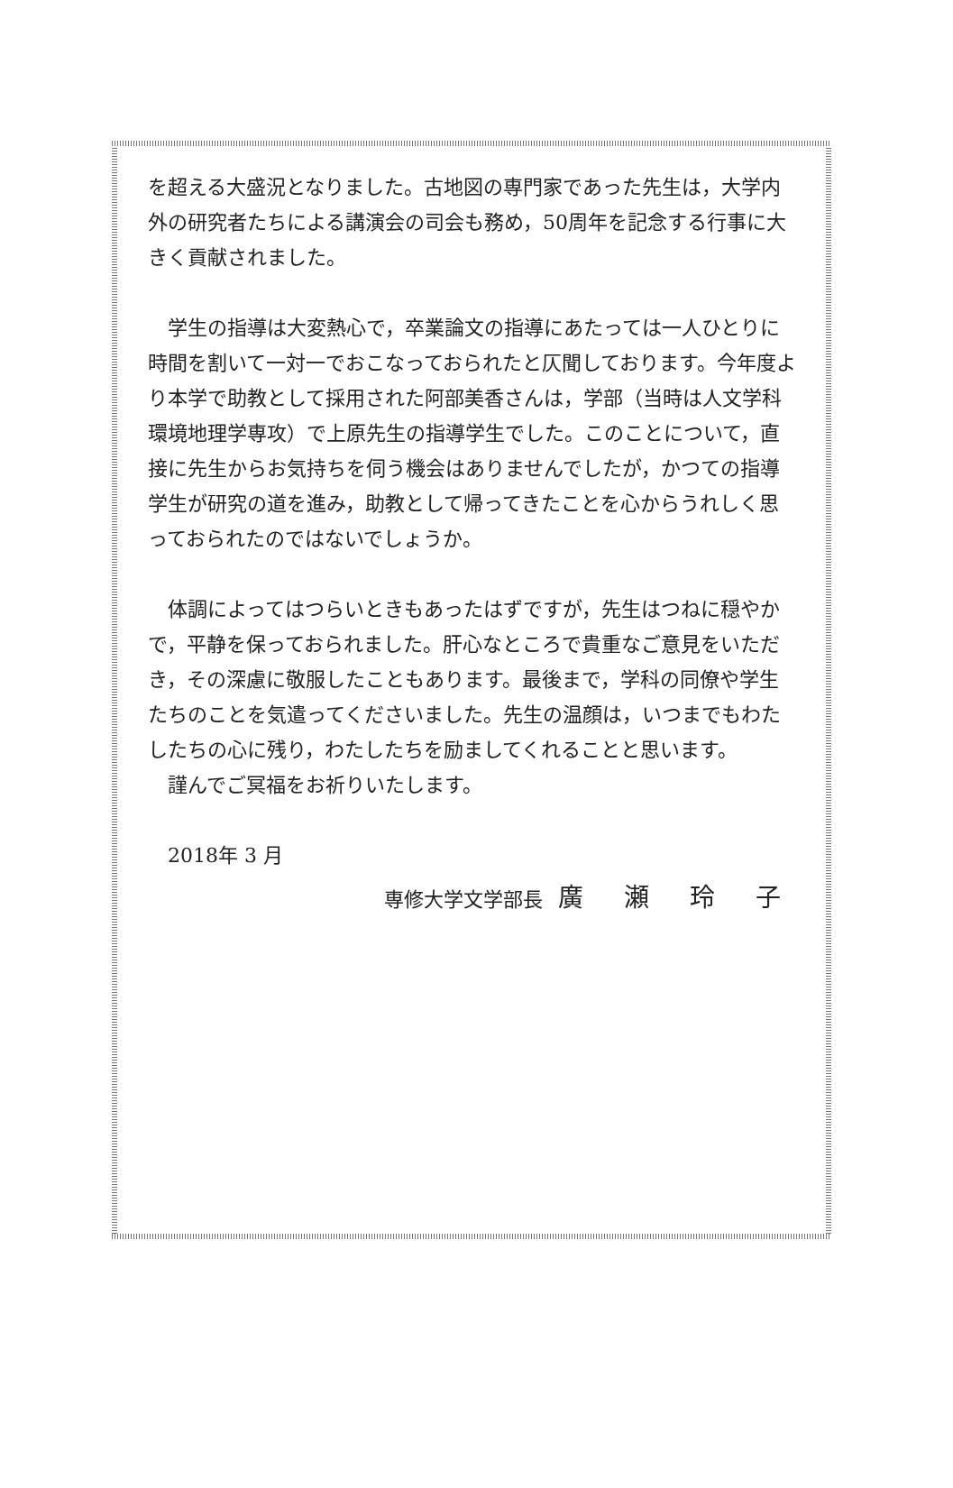を超える大盛況となりました。古地図の専門家であった先生は，大学内外の研究者たちによる講演会の司会も務め，50周年を記念する行事に大きく貢献されました。
学生の指導は大変熱心で，卒業論文の指導にあたっては一人ひとりに時間を割いて一対一でおこなっておられたと仄聞しております。今年度より本学で助教として採用された阿部美香さんは，学部（当時は人文学科環境地理学専攻）で上原先生の指導学生でした。このことについて，直接に先生からお気持ちを伺う機会はありませんでしたが，かつての指導学生が研究の道を進み，助教として帰ってきたことを心からうれしく思っておられたのではないでしょうか。
体調によってはつらいときもあったはずですが，先生はつねに穏やかで，平静を保っておられました。肝心なところで貴重なご意見をいただき，その深慮に敬服したこともあります。最後まで，学科の同僚や学生たちのことを気遣ってくださいました。先生の温顔は，いつまでもわたしたちの心に残り，わたしたちを励ましてくれることと思います。
謹んでご冥福をお祈りいたします。
2018年 3 月
専修大学文学部長 廣 瀬 玲 子